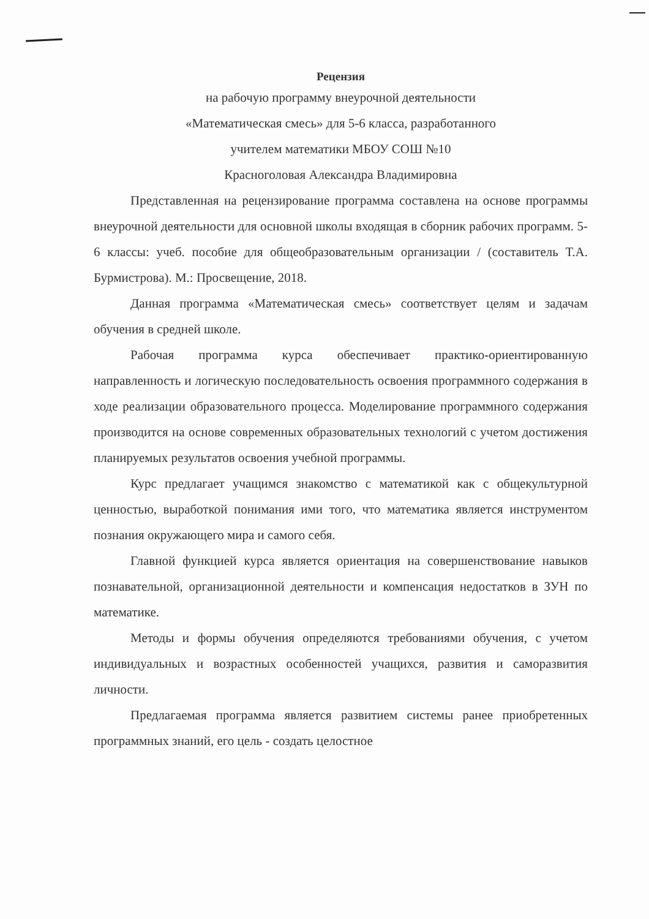Рецензия
на рабочую программу внеурочной деятельности
«Математическая смесь» для 5-6 класса, разработанного
учителем математики МБОУ СОШ №10
Красноголовая Александра Владимировна
Представленная на рецензирование программа составлена на основе программы внеурочной деятельности для основной школы входящая в сборник рабочих программ. 5-6 классы: учеб. пособие для общеобразовательным организации / (составитель Т.А. Бурмистрова). М.: Просвещение, 2018.
Данная программа «Математическая смесь» соответствует целям и задачам обучения в средней школе.
Рабочая программа курса обеспечивает практико-ориентированную направленность и логическую последовательность освоения программного содержания в ходе реализации образовательного процесса. Моделирование программного содержания производится на основе современных образовательных технологий с учетом достижения планируемых результатов освоения учебной программы.
Курс предлагает учащимся знакомство с математикой как с общекультурной ценностью, выработкой понимания ими того, что математика является инструментом познания окружающего мира и самого себя.
Главной функцией курса является ориентация на совершенствование навыков познавательной, организационной деятельности и компенсация недостатков в ЗУН по математике.
Методы и формы обучения определяются требованиями обучения, с учетом индивидуальных и возрастных особенностей учащихся, развития и саморазвития личности.
Предлагаемая программа является развитием системы ранее приобретенных программных знаний, его цель - создать целостное